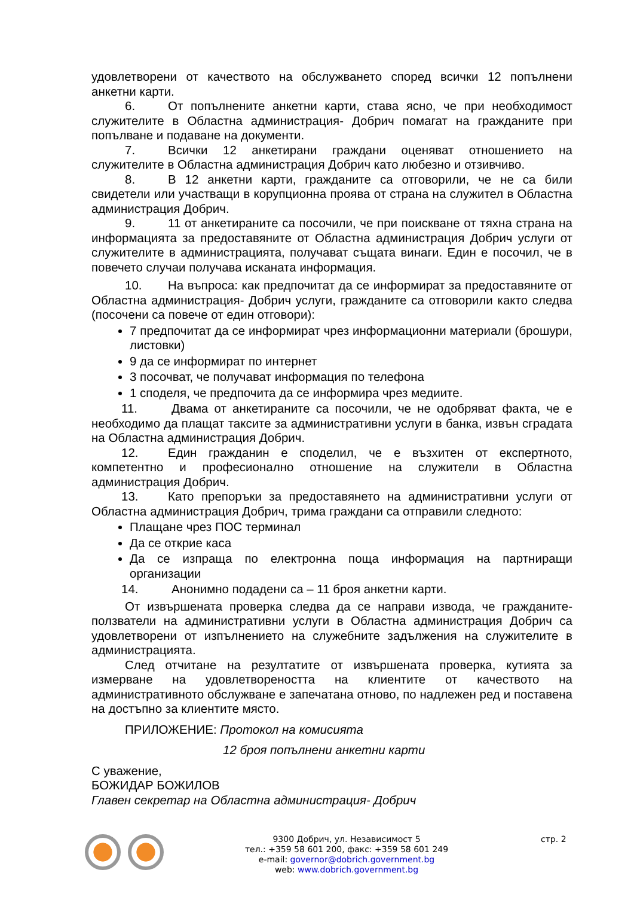удовлетворени от качеството на обслужването според всички 12 попълнени анкетни карти.
6. От попълнените анкетни карти, става ясно, че при необходимост служителите в Областна администрация- Добрич помагат на гражданите при попълване и подаване на документи.
7. Всички 12 анкетирани граждани оценяват отношението на служителите в Областна администрация Добрич като любезно и отзивчиво.
8. В 12 анкетни карти, гражданите са отговорили, че не са били свидетели или участващи в корупционна проява от страна на служител в Областна администрация Добрич.
9. 11 от анкетираните са посочили, че при поискване от тяхна страна на информацията за предоставяните от Областна администрация Добрич услуги от служителите в администрацията, получават същата винаги. Един е посочил, че в повечето случаи получава исканата информация.
10. На въпроса: как предпочитат да се информират за предоставяните от Областна администрация- Добрич услуги, гражданите са отговорили както следва (посочени са повече от един отговори):
7 предпочитат да се информират чрез информационни материали (брошури, листовки)
9 да се информират по интернет
3 посочват, че получават информация по телефона
1 споделя, че предпочита да се информира чрез медиите.
11. Двама от анкетираните са посочили, че не одобряват факта, че е необходимо да плащат таксите за административни услуги в банка, извън сградата на Областна администрация Добрич.
12. Един гражданин е споделил, че е възхитен от експертното, компетентно и професионално отношение на служители в Областна администрация Добрич.
13. Като препоръки за предоставянето на административни услуги от Областна администрация Добрич, трима граждани са отправили следното:
Плащане чрез ПОС терминал
Да се открие каса
Да се изпраща по електронна поща информация на партниращи организации
14. Анонимно подадени са – 11 броя анкетни карти.
От извършената проверка следва да се направи извода, че гражданите-ползватели на административни услуги в Областна администрация Добрич са удовлетворени от изпълнението на служебните задължения на служителите в администрацията.
След отчитане на резултатите от извършената проверка, кутията за измерване на удовлетвореността на клиентите от качеството на административното обслужване е запечатана отново, по надлежен ред и поставена на достъпно за клиентите място.
ПРИЛОЖЕНИЕ: Протокол на комисията
12 броя попълнени анкетни карти
С уважение,
БОЖИДАР БОЖИЛОВ
Главен секретар на Областна администрация- Добрич
9300 Добрич, ул. Независимост 5
тел.: +359 58 601 200, факс: +359 58 601 249
e-mail: governor@dobrich.government.bg
web: www.dobrich.government.bg
стр. 2